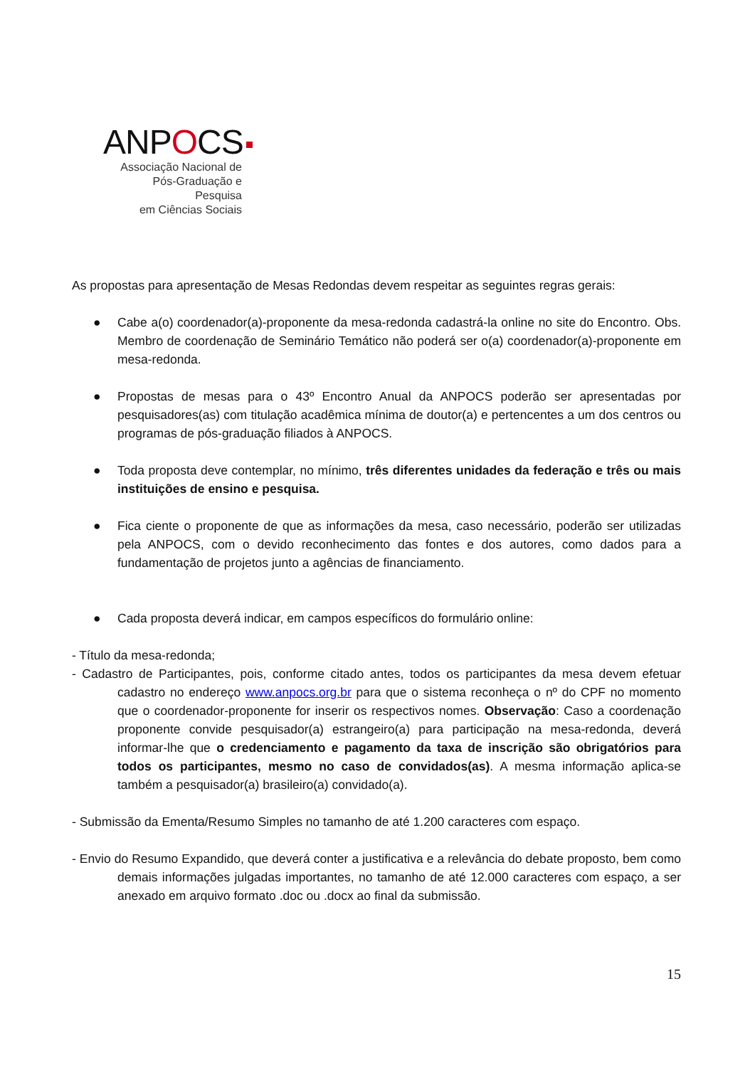ANPOCS
Associação Nacional de
Pós-Graduação e Pesquisa
em Ciências Sociais
As propostas para apresentação de Mesas Redondas devem respeitar as seguintes regras gerais:
● Cabe a(o) coordenador(a)-proponente da mesa-redonda cadastrá-la online no site do Encontro. Obs. Membro de coordenação de Seminário Temático não poderá ser o(a) coordenador(a)-proponente em mesa-redonda.
● Propostas de mesas para o 43º Encontro Anual da ANPOCS poderão ser apresentadas por pesquisadores(as) com titulação acadêmica mínima de doutor(a) e pertencentes a um dos centros ou programas de pós-graduação filiados à ANPOCS.
● Toda proposta deve contemplar, no mínimo, três diferentes unidades da federação e três ou mais instituições de ensino e pesquisa.
● Fica ciente o proponente de que as informações da mesa, caso necessário, poderão ser utilizadas pela ANPOCS, com o devido reconhecimento das fontes e dos autores, como dados para a fundamentação de projetos junto a agências de financiamento.
● Cada proposta deverá indicar, em campos específicos do formulário online:
- Título da mesa-redonda;
- Cadastro de Participantes, pois, conforme citado antes, todos os participantes da mesa devem efetuar cadastro no endereço www.anpocs.org.br para que o sistema reconheça o nº do CPF no momento que o coordenador-proponente for inserir os respectivos nomes. Observação: Caso a coordenação proponente convide pesquisador(a) estrangeiro(a) para participação na mesa-redonda, deverá informar-lhe que o credenciamento e pagamento da taxa de inscrição são obrigatórios para todos os participantes, mesmo no caso de convidados(as). A mesma informação aplica-se também a pesquisador(a) brasileiro(a) convidado(a).
- Submissão da Ementa/Resumo Simples no tamanho de até 1.200 caracteres com espaço.
- Envio do Resumo Expandido, que deverá conter a justificativa e a relevância do debate proposto, bem como demais informações julgadas importantes, no tamanho de até 12.000 caracteres com espaço, a ser anexado em arquivo formato .doc ou .docx ao final da submissão.
15